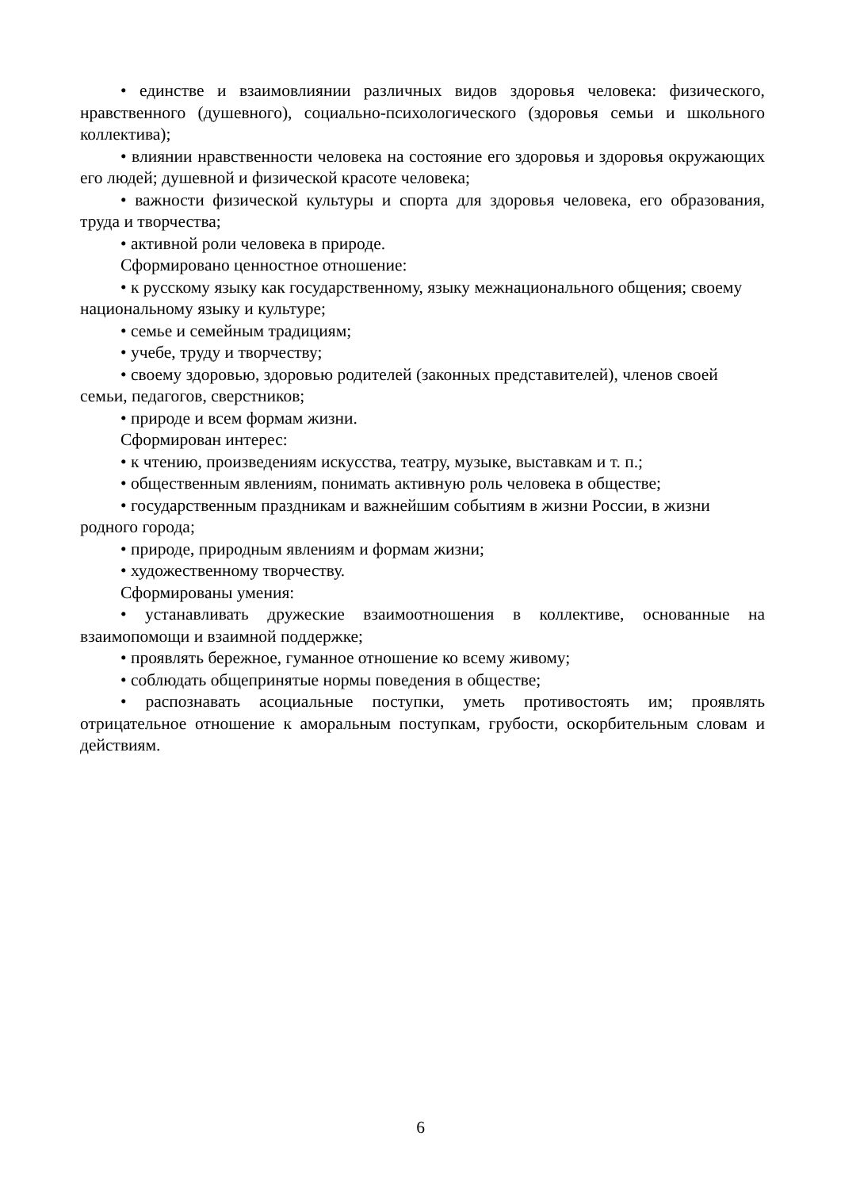• единстве и взаимовлиянии различных видов здоровья человека: физического, нравственного (душевного), социально-психологического (здоровья семьи и школьного коллектива);
• влиянии нравственности человека на состояние его здоровья и здоровья окружающих его людей; душевной и физической красоте человека;
• важности физической культуры и спорта для здоровья человека, его образования, труда и творчества;
• активной роли человека в природе.
Сформировано ценностное отношение:
• к русскому языку как государственному, языку межнационального общения; своему национальному языку и культуре;
• семье и семейным традициям;
• учебе, труду и творчеству;
• своему здоровью, здоровью родителей (законных представителей), членов своей семьи, педагогов, сверстников;
• природе и всем формам жизни.
Сформирован интерес:
• к чтению, произведениям искусства, театру, музыке, выставкам и т. п.;
• общественным явлениям, понимать активную роль человека в обществе;
• государственным праздникам и важнейшим событиям в жизни России, в жизни родного города;
• природе, природным явлениям и формам жизни;
• художественному творчеству.
Сформированы умения:
• устанавливать дружеские взаимоотношения в коллективе, основанные на взаимопомощи и взаимной поддержке;
• проявлять бережное, гуманное отношение ко всему живому;
• соблюдать общепринятые нормы поведения в обществе;
• распознавать асоциальные поступки, уметь противостоять им; проявлять отрицательное отношение к аморальным поступкам, грубости, оскорбительным словам и действиям.
6